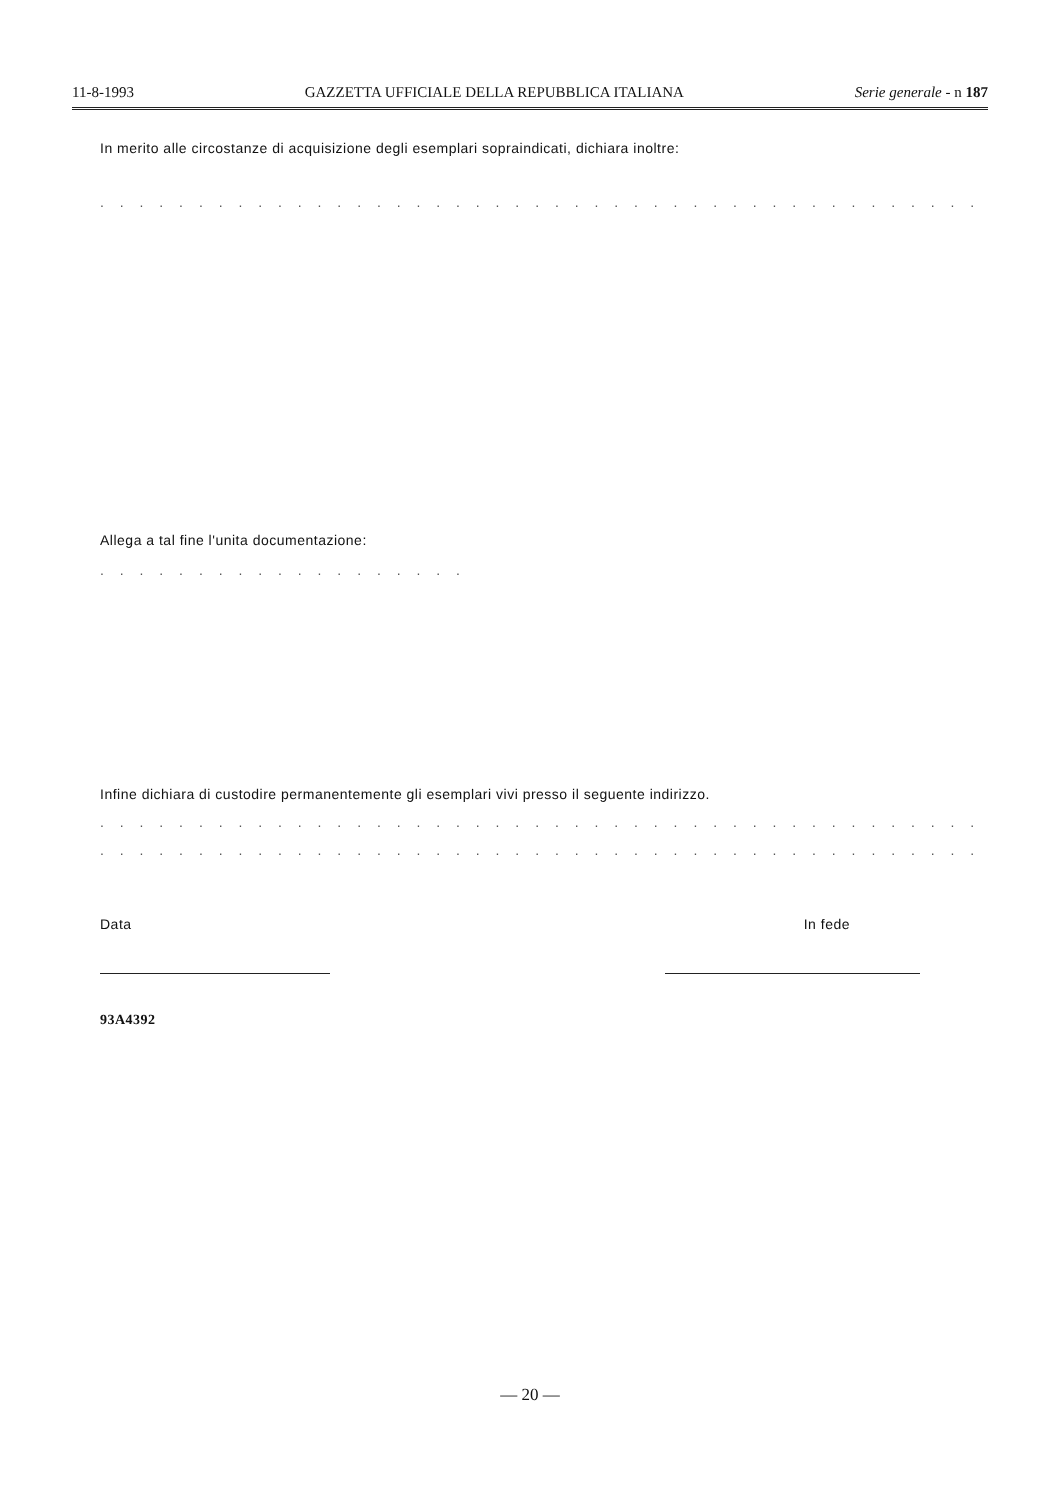11-8-1993 GAZZETTA UFFICIALE DELLA REPUBBLICA ITALIANA Serie generale - n 187
In merito alle circostanze di acquisizione degli esemplari sopraindicati, dichiara inoltre:
. . . . . . . . . . . . . . . . . . . . . . . . . . . . . . . . . . . . . . . . . . . . . . . . . . . . . . . . . . . . . .
Allega a tal fine l'unita documentazione:
. . . . . . . . . . . . . . . . . . .
Infine dichiara di custodire permanentemente gli esemplari vivi presso il seguente indirizzo.
. . . . . . . . . . . . . . . . . . . . . . . . . . . . . . . . . . . . . . . . . . . . . . .
. . . . . . . . . . . . . . . . . . . . . . . . . . . . . . . . . . . . . . . . . . . . . . . . . . . . .
Data In fede
93A4392
— 20 —